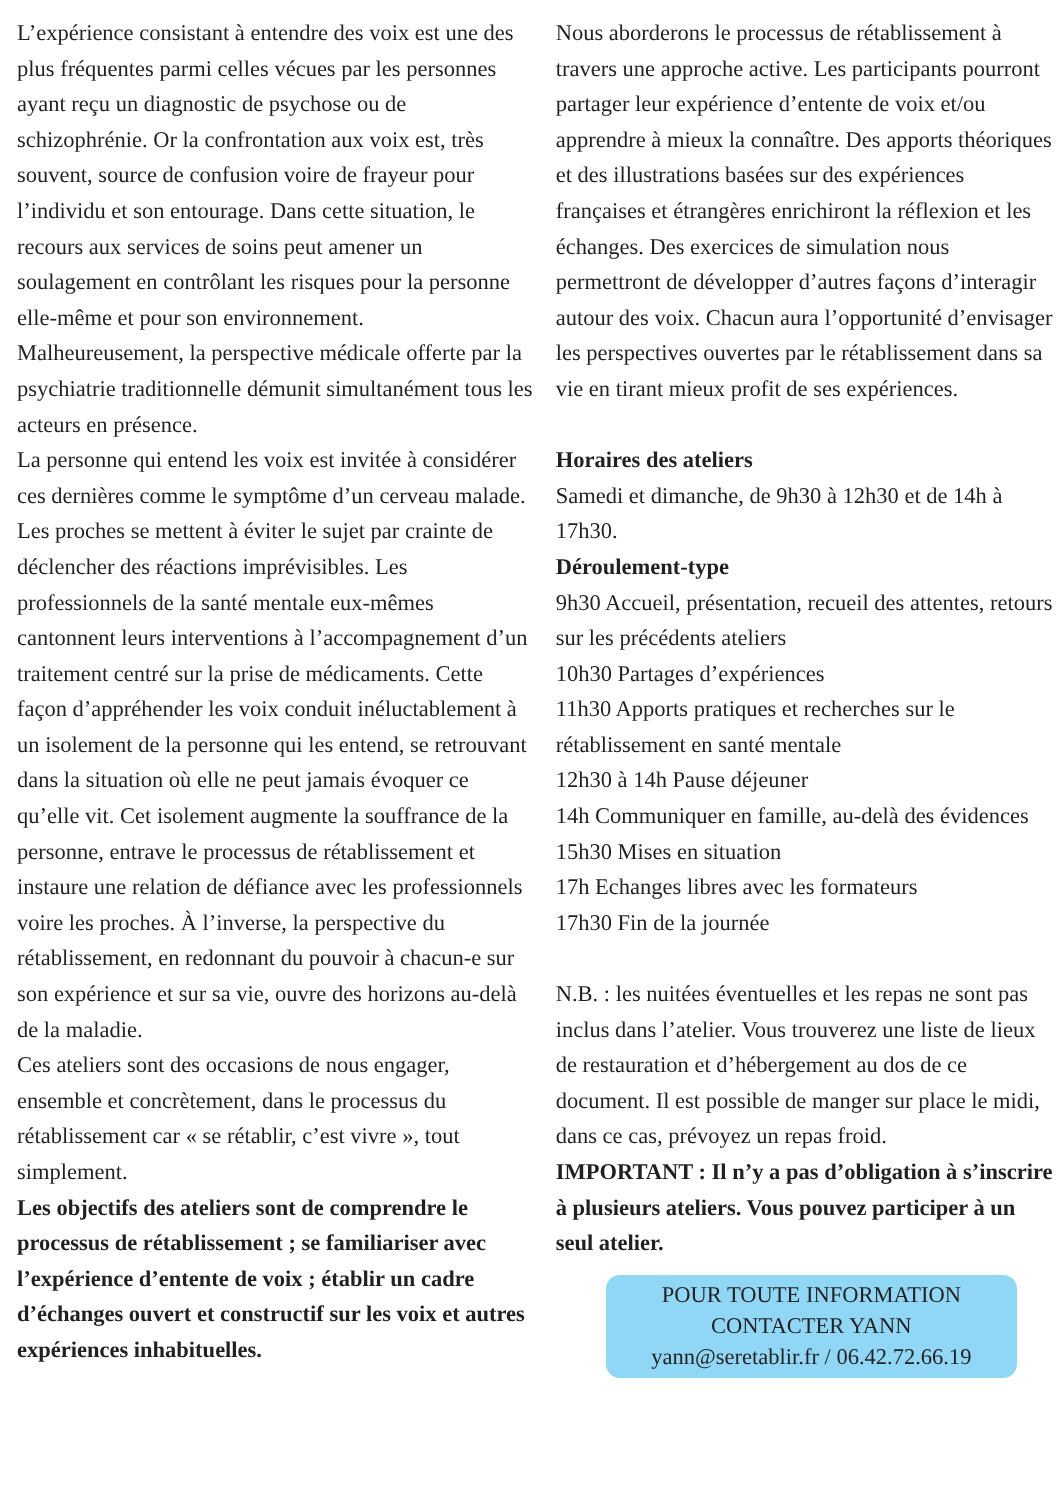L’expérience consistant à entendre des voix est une des plus fréquentes parmi celles vécues par les personnes ayant reçu un diagnostic de psychose ou de schizophrénie. Or la confrontation aux voix est, très souvent, source de confusion voire de frayeur pour l’individu et son entourage. Dans cette situation, le recours aux services de soins peut amener un soulagement en contrôlant les risques pour la personne elle-même et pour son environnement. Malheureusement, la perspective médicale offerte par la psychiatrie traditionnelle démunit simultanément tous les acteurs en présence.
La personne qui entend les voix est invitée à considérer ces dernières comme le symptôme d’un cerveau malade. Les proches se mettent à éviter le sujet par crainte de déclencher des réactions imprévisibles. Les professionnels de la santé mentale eux-mêmes cantonnent leurs interventions à l’accompagnement d’un traitement centré sur la prise de médicaments. Cette façon d’appréhender les voix conduit inéluctablement à un isolement de la personne qui les entend, se retrouvant dans la situation où elle ne peut jamais évoquer ce qu’elle vit. Cet isolement augmente la souffrance de la personne, entrave le processus de rétablissement et instaure une relation de défiance avec les professionnels voire les proches. À l’inverse, la perspective du rétablissement, en redonnant du pouvoir à chacun-e sur son expérience et sur sa vie, ouvre des horizons au-delà de la maladie.
Ces ateliers sont des occasions de nous engager, ensemble et concrètement, dans le processus du rétablissement car « se rétablir, c’est vivre », tout simplement.
Les objectifs des ateliers sont de comprendre le processus de rétablissement ; se familiariser avec l’expérience d’entente de voix ; établir un cadre d’échanges ouvert et constructif sur les voix et autres expériences inhabituelles.
Nous aborderons le processus de rétablissement à travers une approche active. Les participants pourront partager leur expérience d’entente de voix et/ou apprendre à mieux la connaître. Des apports théoriques et des illustrations basées sur des expériences françaises et étrangères enrichiront la réflexion et les échanges. Des exercices de simulation nous permettront de développer d’autres façons d’interagir autour des voix. Chacun aura l’opportunité d’envisager les perspectives ouvertes par le rétablissement dans sa vie en tirant mieux profit de ses expériences.
Horaires des ateliers
Samedi et dimanche, de 9h30 à 12h30 et de 14h à 17h30.
Déroulement-type
9h30 Accueil, présentation, recueil des attentes, retours sur les précédents ateliers
10h30 Partages d’expériences
11h30 Apports pratiques et recherches sur le rétablissement en santé mentale
12h30 à 14h Pause déjeuner
14h Communiquer en famille, au-delà des évidences
15h30 Mises en situation
17h Echanges libres avec les formateurs
17h30 Fin de la journée
N.B. : les nuitées éventuelles et les repas ne sont pas inclus dans l’atelier. Vous trouverez une liste de lieux de restauration et d’hébergement au dos de ce document. Il est possible de manger sur place le midi, dans ce cas, prévoyez un repas froid.
IMPORTANT : Il n’y a pas d’obligation à s’inscrire à plusieurs ateliers. Vous pouvez participer à un seul atelier.
POUR TOUTE INFORMATION
CONTACTER YANN
yann@seretablir.fr / 06.42.72.66.19